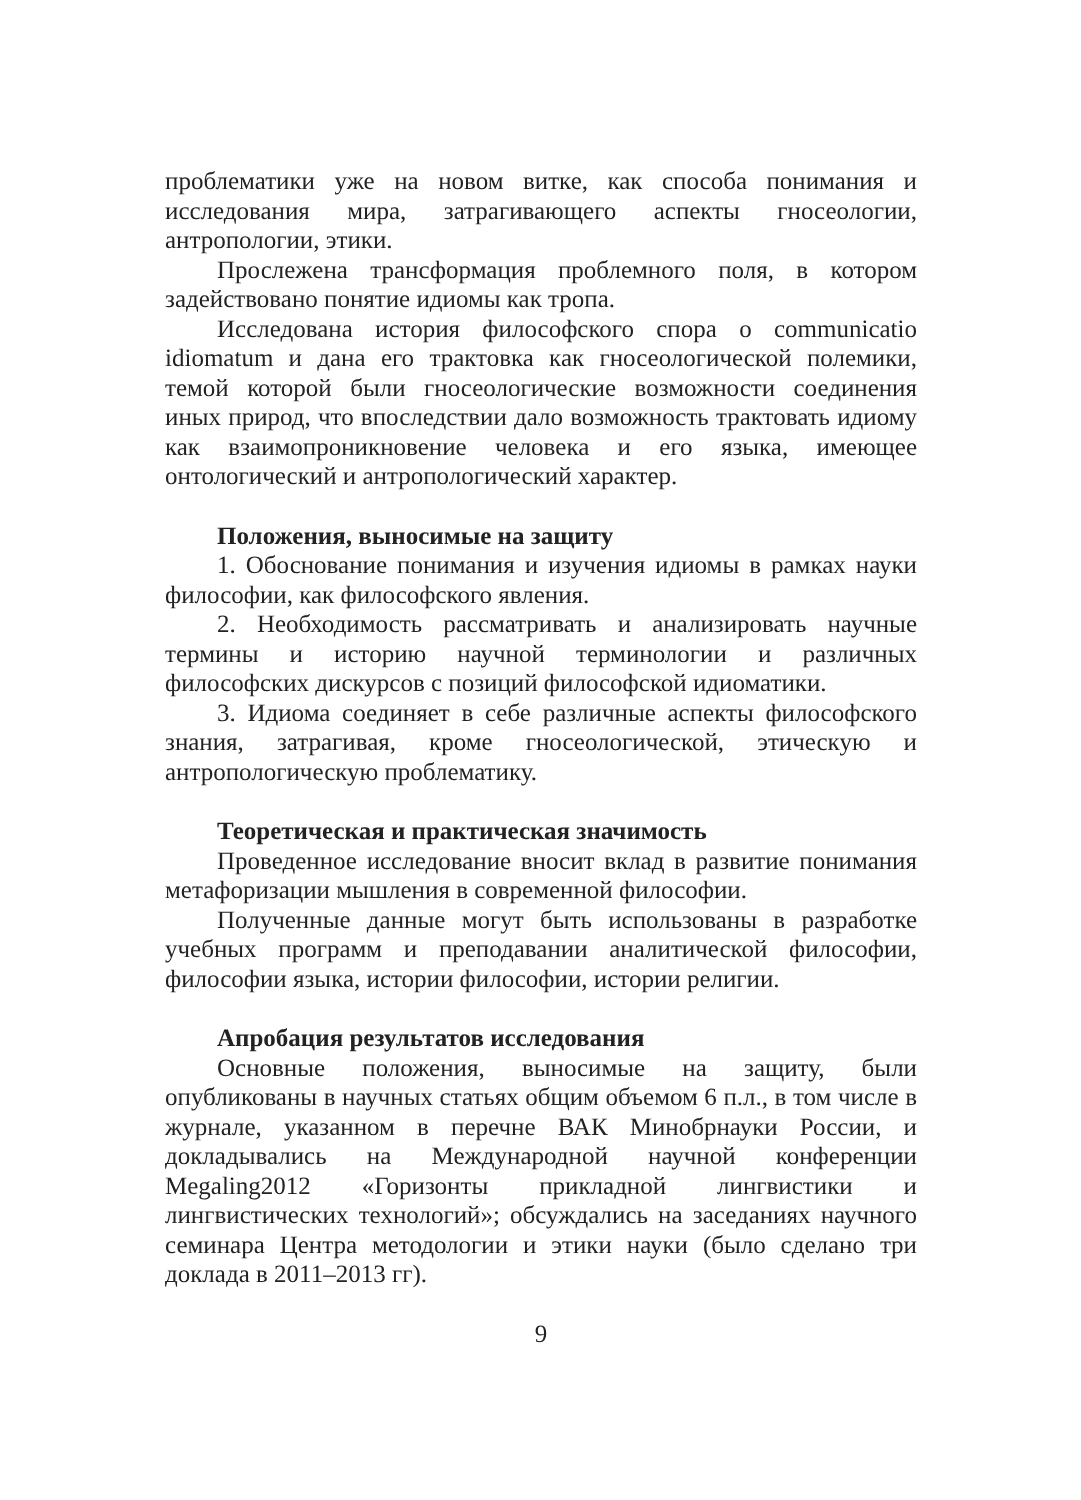проблематики уже на новом витке, как способа понимания и исследования мира, затрагивающего аспекты гносеологии, антропологии, этики.
Прослежена трансформация проблемного поля, в котором задействовано понятие идиомы как тропа.
Исследована история философского спора о communicatio idiomatum и дана его трактовка как гносеологической полемики, темой которой были гносеологические возможности соединения иных природ, что впоследствии дало возможность трактовать идиому как взаимопроникновение человека и его языка, имеющее онтологический и антропологический характер.
Положения, выносимые на защиту
1. Обоснование понимания и изучения идиомы в рамках науки философии, как философского явления.
2. Необходимость рассматривать и анализировать научные термины и историю научной терминологии и различных философских дискурсов с позиций философской идиоматики.
3. Идиома соединяет в себе различные аспекты философского знания, затрагивая, кроме гносеологической, этическую и антропологическую проблематику.
Теоретическая и практическая значимость
Проведенное исследование вносит вклад в развитие понимания метафоризации мышления в современной философии.
Полученные данные могут быть использованы в разработке учебных программ и преподавании аналитической философии, философии языка, истории философии, истории религии.
Апробация результатов исследования
Основные положения, выносимые на защиту, были опубликованы в научных статьях общим объемом 6 п.л., в том числе в журнале, указанном в перечне ВАК Минобрнауки России, и докладывались на Международной научной конференции Megaling2012 «Горизонты прикладной лингвистики и лингвистических технологий»; обсуждались на заседаниях научного семинара Центра методологии и этики науки (было сделано три доклада в 2011–2013 гг).
9